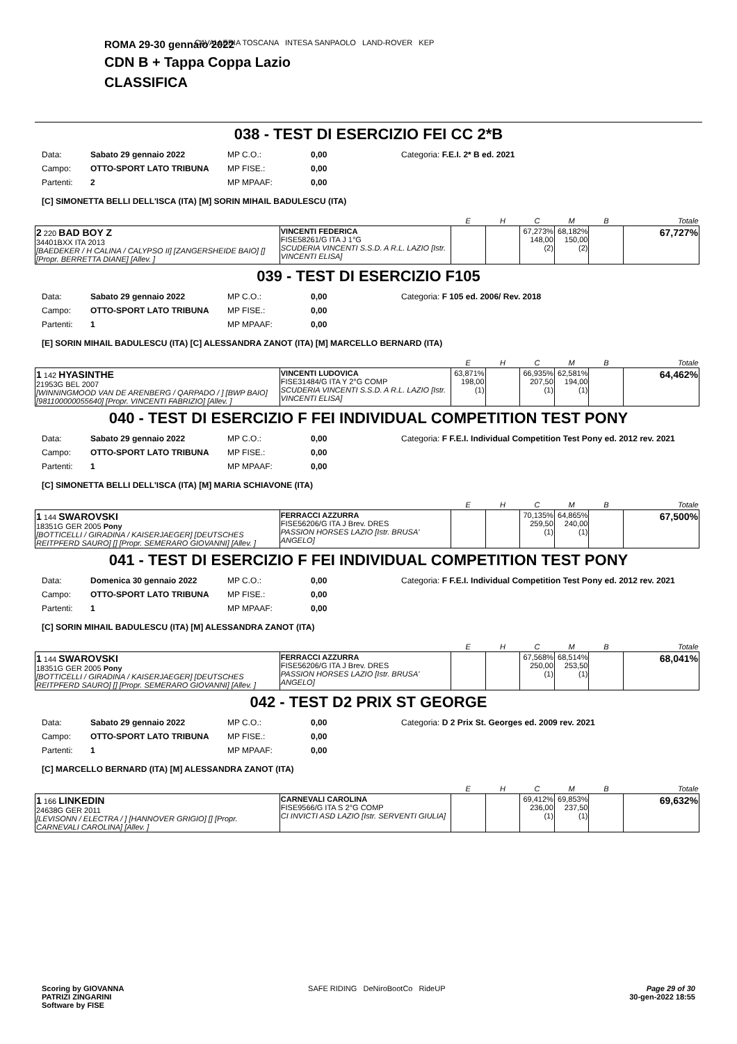CAVALLERIA TOSCANA INTESA SANPAOLO LAND-ROVER KEP
ROMA 29-30 gennaio 2022
CDN B + Tappa Coppa Lazio
CLASSIFICA
038 - TEST DI ESERCIZIO FEI CC 2*B
| Data: | Sabato 29 gennaio 2022 | MP C.O.: | 0,00 | Categoria: F.E.I. 2* B ed. 2021 |
| Campo: | OTTO-SPORT LATO TRIBUNA | MP FISE.: | 0,00 | |
| Partenti: | 2 | MP MPAAF: | 0,00 | |
[C] SIMONETTA BELLI DELL'ISCA (ITA) [M] SORIN MIHAIL BADULESCU (ITA)
| | | E | H | C | M | B | Totale |
| --- | --- | --- | --- | --- | --- | --- | --- |
| 2 220 BAD BOY Z 34401BXX ITA 2013 [BAEDEKER / H CALINA / CALYPSO II] [ZANGERSHEIDE BAIO] [] [Propr. BERRETTA DIANE] [Allev. ] | VINCENTI FEDERICA FISE58261/G ITA J 1°G SCUDERIA VINCENTI S.S.D. A R.L. LAZIO [Istr. VINCENTI ELISA] | | | 67,273% 148,00 (2) | 68,182% 150,00 (2) | | 67,727% |
039 - TEST DI ESERCIZIO F105
| Data: | Sabato 29 gennaio 2022 | MP C.O.: | 0,00 | Categoria: F 105 ed. 2006/ Rev. 2018 |
| Campo: | OTTO-SPORT LATO TRIBUNA | MP FISE.: | 0,00 | |
| Partenti: | 1 | MP MPAAF: | 0,00 | |
[E] SORIN MIHAIL BADULESCU (ITA) [C] ALESSANDRA ZANOT (ITA) [M] MARCELLO BERNARD (ITA)
| | | E | H | C | M | B | Totale |
| --- | --- | --- | --- | --- | --- | --- | --- |
| 1 142 HYASINTHE 21953G BEL 2007 [WINNINGMOOD VAN DE ARENBERG / QARPADO / ] [BWP BAIO] [981100000055640] [Propr. VINCENTI FABRIZIO] [Allev. ] | VINCENTI LUDOVICA FISE31484/G ITA Y 2°G COMP SCUDERIA VINCENTI S.S.D. A R.L. LAZIO [Istr. VINCENTI ELISA] | 63,871% 198,00 (1) | | 66,935% 207,50 (1) | 62,581% 194,00 (1) | | 64,462% |
040 - TEST DI ESERCIZIO F FEI INDIVIDUAL COMPETITION TEST PONY
| Data: | Sabato 29 gennaio 2022 | MP C.O.: | 0,00 | Categoria: F F.E.I. Individual Competition Test Pony ed. 2012 rev. 2021 |
| Campo: | OTTO-SPORT LATO TRIBUNA | MP FISE.: | 0,00 | |
| Partenti: | 1 | MP MPAAF: | 0,00 | |
[C] SIMONETTA BELLI DELL'ISCA (ITA) [M] MARIA SCHIAVONE (ITA)
| | | E | H | C | M | B | Totale |
| --- | --- | --- | --- | --- | --- | --- | --- |
| 1 144 SWAROVSKI 18351G GER 2005 Pony [BOTTICELLI / GIRADINA / KAISERJAEGER] [DEUTSCHES REITPFERD SAURO] [] [Propr. SEMERARO GIOVANNI] [Allev. ] | FERRACCI AZZURRA FISE56206/G ITA J Brev. DRES PASSION HORSES LAZIO [Istr. BRUSA' ANGELO] | | | 70,135% 259,50 (1) | 64,865% 240,00 (1) | | 67,500% |
041 - TEST DI ESERCIZIO F FEI INDIVIDUAL COMPETITION TEST PONY
| Data: | Domenica 30 gennaio 2022 | MP C.O.: | 0,00 | Categoria: F F.E.I. Individual Competition Test Pony ed. 2012 rev. 2021 |
| Campo: | OTTO-SPORT LATO TRIBUNA | MP FISE.: | 0,00 | |
| Partenti: | 1 | MP MPAAF: | 0,00 | |
[C] SORIN MIHAIL BADULESCU (ITA) [M] ALESSANDRA ZANOT (ITA)
| | | E | H | C | M | B | Totale |
| --- | --- | --- | --- | --- | --- | --- | --- |
| 1 144 SWAROVSKI 18351G GER 2005 Pony [BOTTICELLI / GIRADINA / KAISERJAEGER] [DEUTSCHES REITPFERD SAURO] [] [Propr. SEMERARO GIOVANNI] [Allev. ] | FERRACCI AZZURRA FISE56206/G ITA J Brev. DRES PASSION HORSES LAZIO [Istr. BRUSA' ANGELO] | | | 67,568% 250,00 (1) | 68,514% 253,50 (1) | | 68,041% |
042 - TEST D2 PRIX ST GEORGE
| Data: | Sabato 29 gennaio 2022 | MP C.O.: | 0,00 | Categoria: D 2 Prix St. Georges ed. 2009 rev. 2021 |
| Campo: | OTTO-SPORT LATO TRIBUNA | MP FISE.: | 0,00 | |
| Partenti: | 1 | MP MPAAF: | 0,00 | |
[C] MARCELLO BERNARD (ITA) [M] ALESSANDRA ZANOT (ITA)
| | | E | H | C | M | B | Totale |
| --- | --- | --- | --- | --- | --- | --- | --- |
| 1 166 LINKEDIN 24638G GER 2011 [LEVISONN / ELECTRA / ] [HANNOVER GRIGIO] [] [Propr. CARNEVALI CAROLINA] [Allev. ] | CARNEVALI CAROLINA FISE9566/G ITA S 2°G COMP CI INVICTI ASD LAZIO [Istr. SERVENTI GIULIA] | | | 69,412% 236,00 (1) | 69,853% 237,50 (1) | | 69,632% |
Scoring by GIOVANNA
PATRIZI ZINGARINI
Software by FISE
SAFE RIDING DeNiroBootCo RideUP
Page 29 of 30
30-gen-2022 18:55